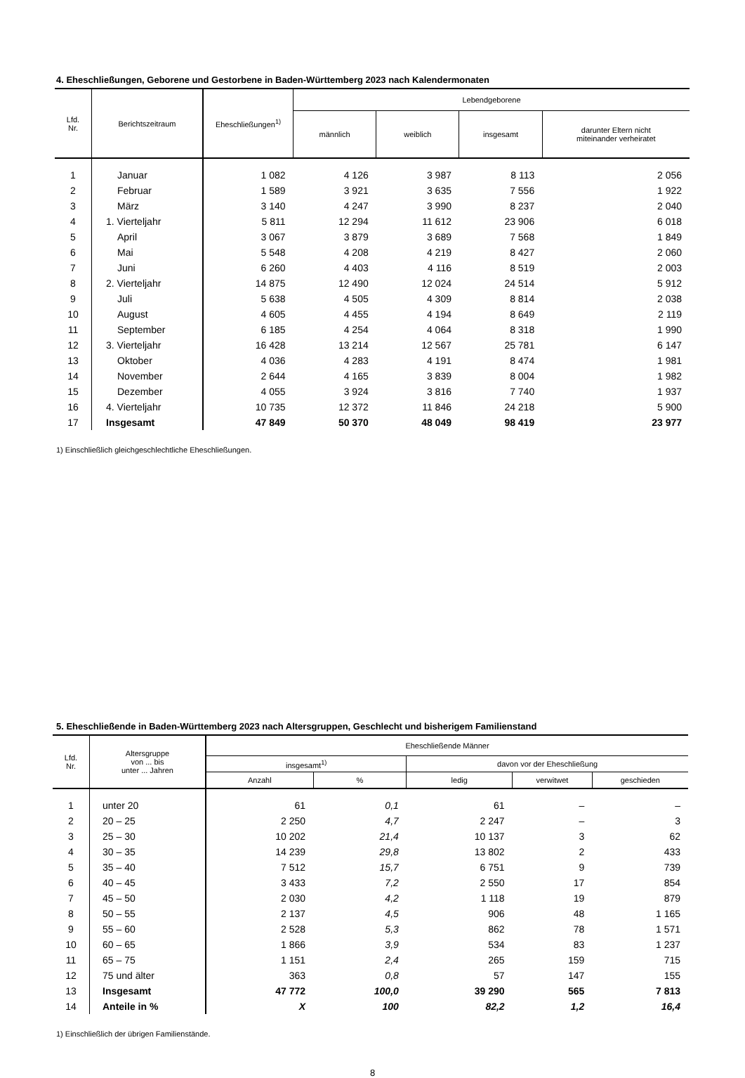4. Eheschließungen, Geborene und Gestorbene in Baden-Württemberg 2023 nach Kalendermonaten
| Lfd. Nr. | Berichtszeitraum | Eheschließungen<sup>1)</sup> | Lebendgeborene | | | |
| --- | --- | --- | --- | --- | --- | --- |
| | | | männlich | weiblich | insgesamt | darunter Eltern nicht miteinander verheiratet |
| 1 | Januar | 1 082 | 4 126 | 3 987 | 8 113 | 2 056 |
| 2 | Februar | 1 589 | 3 921 | 3 635 | 7 556 | 1 922 |
| 3 | März | 3 140 | 4 247 | 3 990 | 8 237 | 2 040 |
| 4 | 1. Vierteljahr | 5 811 | 12 294 | 11 612 | 23 906 | 6 018 |
| 5 | April | 3 067 | 3 879 | 3 689 | 7 568 | 1 849 |
| 6 | Mai | 5 548 | 4 208 | 4 219 | 8 427 | 2 060 |
| 7 | Juni | 6 260 | 4 403 | 4 116 | 8 519 | 2 003 |
| 8 | 2. Vierteljahr | 14 875 | 12 490 | 12 024 | 24 514 | 5 912 |
| 9 | Juli | 5 638 | 4 505 | 4 309 | 8 814 | 2 038 |
| 10 | August | 4 605 | 4 455 | 4 194 | 8 649 | 2 119 |
| 11 | September | 6 185 | 4 254 | 4 064 | 8 318 | 1 990 |
| 12 | 3. Vierteljahr | 16 428 | 13 214 | 12 567 | 25 781 | 6 147 |
| 13 | Oktober | 4 036 | 4 283 | 4 191 | 8 474 | 1 981 |
| 14 | November | 2 644 | 4 165 | 3 839 | 8 004 | 1 982 |
| 15 | Dezember | 4 055 | 3 924 | 3 816 | 7 740 | 1 937 |
| 16 | 4. Vierteljahr | 10 735 | 12 372 | 11 846 | 24 218 | 5 900 |
| 17 | Insgesamt | 47 849 | 50 370 | 48 049 | 98 419 | 23 977 |
1) Einschließlich gleichgeschlechtliche Eheschließungen.
5. Eheschließende in Baden-Württemberg 2023 nach Altersgruppen, Geschlecht und bisherigem Familienstand
| Lfd. Nr. | Altersgruppe von ... bis unter ... Jahren | Eheschließende Männer | | | | |
| --- | --- | --- | --- | --- | --- | --- |
| | | insgesamt<sup>1)</sup> | | davon vor der Eheschließung | | |
| | | Anzahl | % | ledig | verwitwet | geschieden |
| 1 | unter 20 | 61 | 0,1 | 61 | – | – |
| 2 | 20 – 25 | 2 250 | 4,7 | 2 247 | – | 3 |
| 3 | 25 – 30 | 10 202 | 21,4 | 10 137 | 3 | 62 |
| 4 | 30 – 35 | 14 239 | 29,8 | 13 802 | 2 | 433 |
| 5 | 35 – 40 | 7 512 | 15,7 | 6 751 | 9 | 739 |
| 6 | 40 – 45 | 3 433 | 7,2 | 2 550 | 17 | 854 |
| 7 | 45 – 50 | 2 030 | 4,2 | 1 118 | 19 | 879 |
| 8 | 50 – 55 | 2 137 | 4,5 | 906 | 48 | 1 165 |
| 9 | 55 – 60 | 2 528 | 5,3 | 862 | 78 | 1 571 |
| 10 | 60 – 65 | 1 866 | 3,9 | 534 | 83 | 1 237 |
| 11 | 65 – 75 | 1 151 | 2,4 | 265 | 159 | 715 |
| 12 | 75 und älter | 363 | 0,8 | 57 | 147 | 155 |
| 13 | Insgesamt | 47 772 | 100,0 | 39 290 | 565 | 7 813 |
| 14 | Anteile in % | X | 100 | 82,2 | 1,2 | 16,4 |
1) Einschließlich der übrigen Familienstände.
8